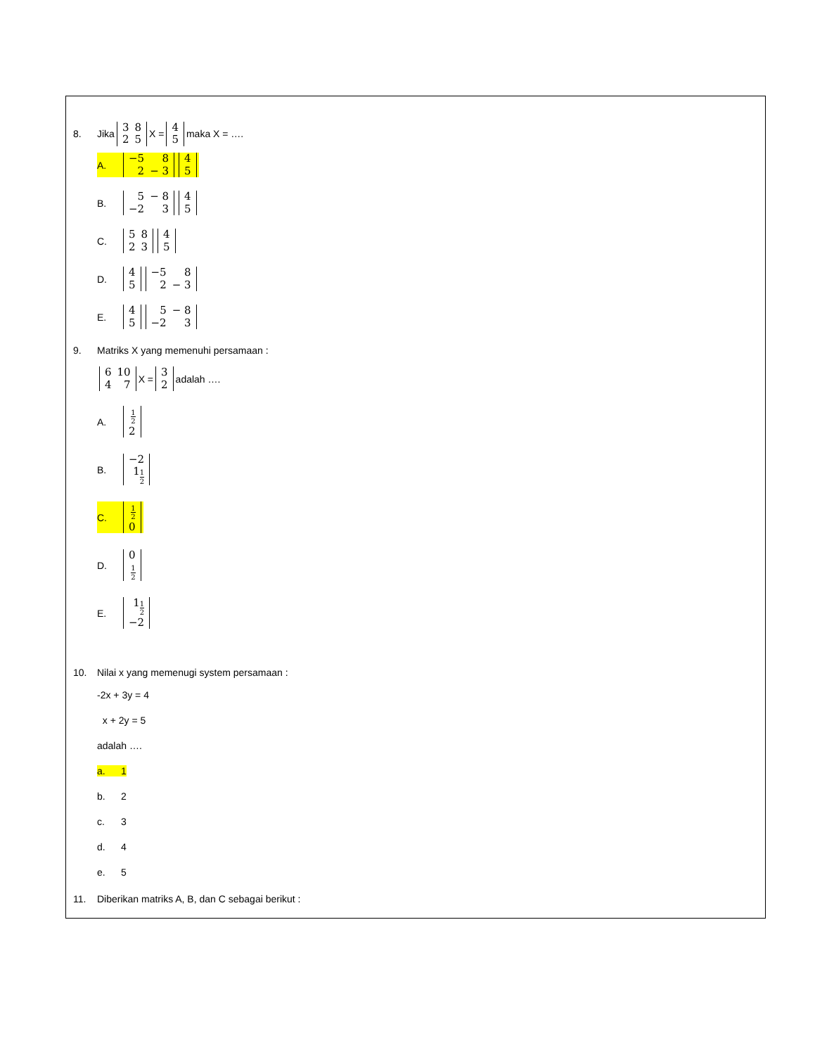8. Jika
| 3 | 8 |
| 2 | 5 |
X =
| 4 |
| 5 |
maka X = ….
A.
| −5 | 8 |
| 2 | − 3 |
| 4 |
| 5 |
B.
| 5 | − 8 |
| −2 | 3 |
| 4 |
| 5 |
C.
| 5 | 8 |
| 2 | 3 |
| 4 |
| 5 |
D.
| 4 |
| 5 |
| −5 | 8 |
| 2 | − 3 |
E.
| 4 |
| 5 |
| 5 | − 8 |
| −2 | 3 |
9. Matriks X yang memenuhi persamaan :
| 6 | 10 |
| 4 | 7 |
X =
| 3 |
| 2 |
adalah ….
A.
| 1 2 |
| 2 |
B.
| −2 |
| 1 1 2 |
C.
| 1 2 |
| 0 |
D.
| 0 |
| 1 2 |
E.
| 1 1 2 |
| −2 |
10. Nilai x yang memenugi system persamaan :
-2x + 3y = 4
x + 2y = 5
adalah ….
a. 1
b. 2
c. 3
d. 4
e. 5
11. Diberikan matriks A, B, dan C sebagai berikut :